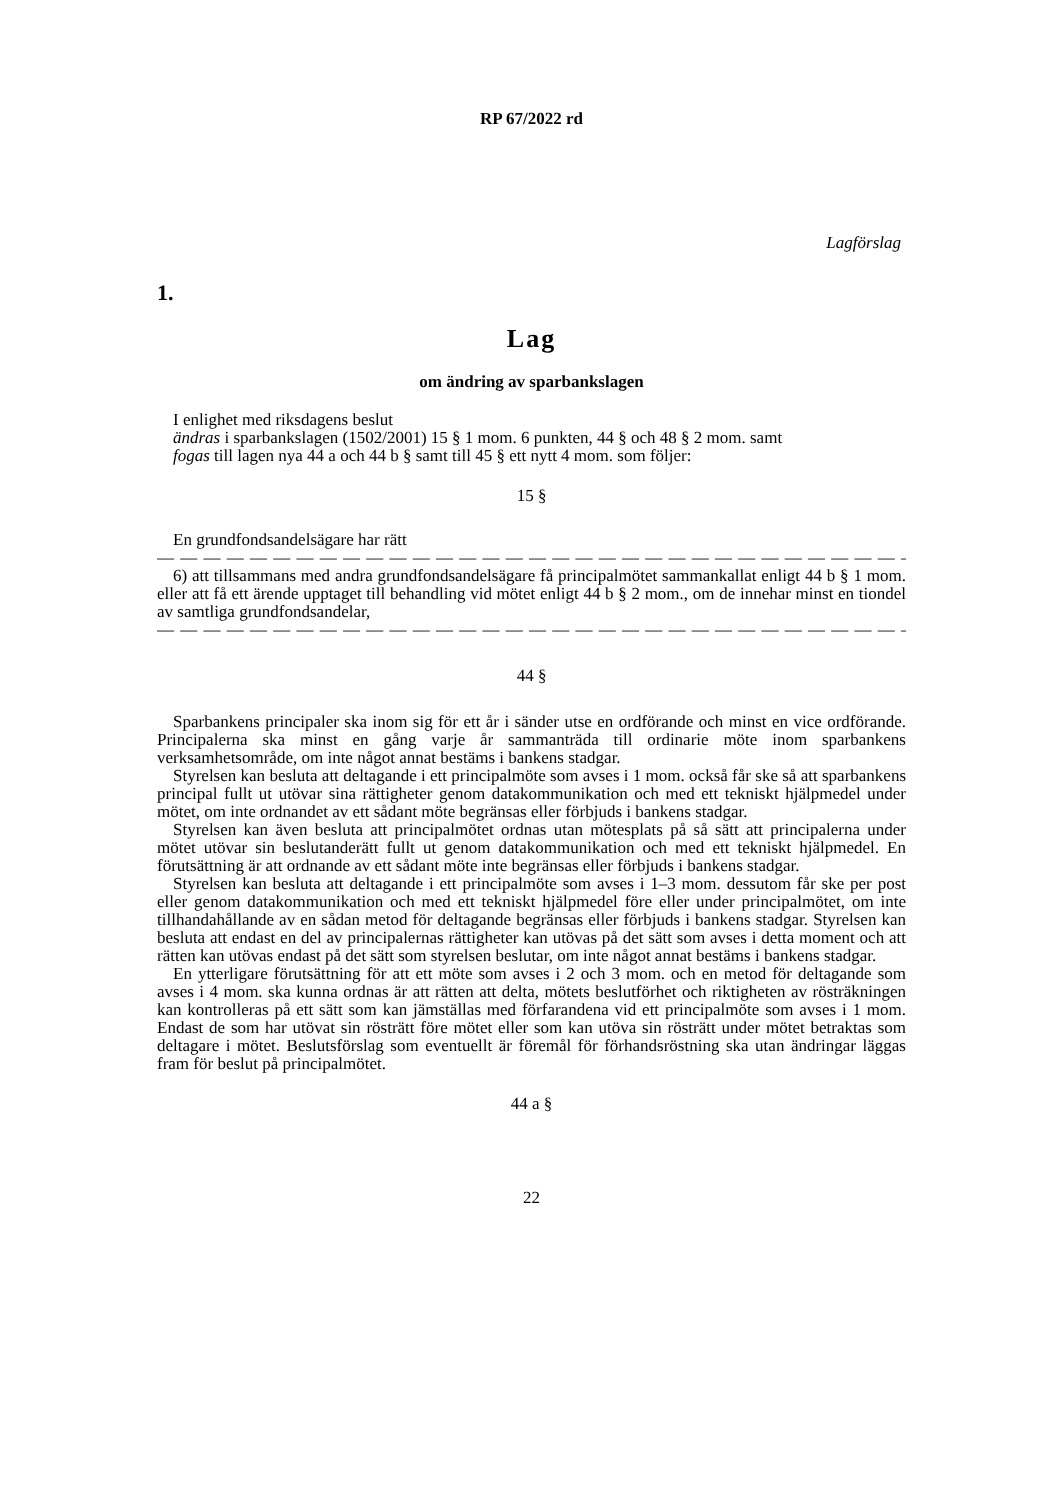RP 67/2022 rd
Lagförslag
1.
Lag
om ändring av sparbankslagen
I enlighet med riksdagens beslut
ändras i sparbankslagen (1502/2001) 15 § 1 mom. 6 punkten, 44 § och 48 § 2 mom. samt
fogas till lagen nya 44 a och 44 b § samt till 45 § ett nytt 4 mom. som följer:
15 §
En grundfondsandelsägare har rätt
— — — — — — — — — — — — — — — — — — — — — — — — — — — — — — — — — — — —
6) att tillsammans med andra grundfondsandelsägare få principalmötet sammankallat enligt 44 b § 1 mom. eller att få ett ärende upptaget till behandling vid mötet enligt 44 b § 2 mom., om de innehar minst en tiondel av samtliga grundfondsandelar,
— — — — — — — — — — — — — — — — — — — — — — — — — — — — — — — — — — — —
44 §
Sparbankens principaler ska inom sig för ett år i sänder utse en ordförande och minst en vice ordförande. Principalerna ska minst en gång varje år sammanträda till ordinarie möte inom sparbankens verksamhetsområde, om inte något annat bestäms i bankens stadgar.
Styrelsen kan besluta att deltagande i ett principalmöte som avses i 1 mom. också får ske så att sparbankens principal fullt ut utövar sina rättigheter genom datakommunikation och med ett tekniskt hjälpmedel under mötet, om inte ordnandet av ett sådant möte begränsas eller förbjuds i bankens stadgar.
Styrelsen kan även besluta att principalmötet ordnas utan mötesplats på så sätt att principalerna under mötet utövar sin beslutanderätt fullt ut genom datakommunikation och med ett tekniskt hjälpmedel. En förutsättning är att ordnande av ett sådant möte inte begränsas eller förbjuds i bankens stadgar.
Styrelsen kan besluta att deltagande i ett principalmöte som avses i 1–3 mom. dessutom får ske per post eller genom datakommunikation och med ett tekniskt hjälpmedel före eller under principalmötet, om inte tillhandahållande av en sådan metod för deltagande begränsas eller förbjuds i bankens stadgar. Styrelsen kan besluta att endast en del av principalernas rättigheter kan utövas på det sätt som avses i detta moment och att rätten kan utövas endast på det sätt som styrelsen beslutar, om inte något annat bestäms i bankens stadgar.
En ytterligare förutsättning för att ett möte som avses i 2 och 3 mom. och en metod för deltagande som avses i 4 mom. ska kunna ordnas är att rätten att delta, mötets beslutförhet och riktigheten av rösträkningen kan kontrolleras på ett sätt som kan jämställas med förfarandena vid ett principalmöte som avses i 1 mom. Endast de som har utövat sin rösträtt före mötet eller som kan utöva sin rösträtt under mötet betraktas som deltagare i mötet. Beslutsförslag som eventuellt är föremål för förhandsröstning ska utan ändringar läggas fram för beslut på principalmötet.
44 a §
22